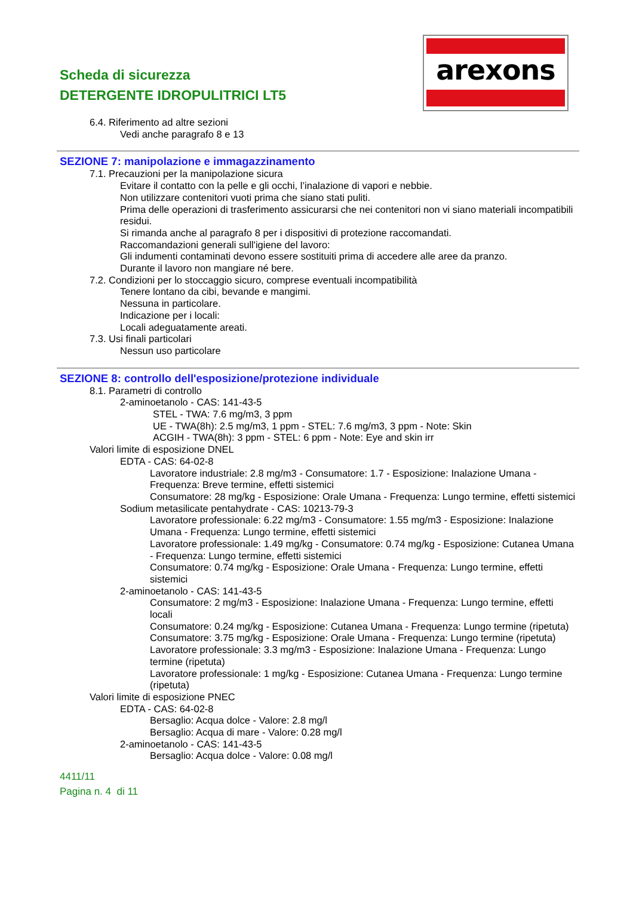Scheda di sicurezza
DETERGENTE IDROPULITRICI LT5
arexons
6.4. Riferimento ad altre sezioni
Vedi anche paragrafo 8 e 13
SEZIONE 7: manipolazione e immagazzinamento
7.1. Precauzioni per la manipolazione sicura
Evitare il contatto con la pelle e gli occhi, l’inalazione di vapori e nebbie.
Non utilizzare contenitori vuoti prima che siano stati puliti.
Prima delle operazioni di trasferimento assicurarsi che nei contenitori non vi siano materiali incompatibili residui.
Si rimanda anche al paragrafo 8 per i dispositivi di protezione raccomandati.
Raccomandazioni generali sull'igiene del lavoro:
Gli indumenti contaminati devono essere sostituiti prima di accedere alle aree da pranzo.
Durante il lavoro non mangiare né bere.
7.2. Condizioni per lo stoccaggio sicuro, comprese eventuali incompatibilità
Tenere lontano da cibi, bevande e mangimi.
Nessuna in particolare.
Indicazione per i locali:
Locali adeguatamente areati.
7.3. Usi finali particolari
Nessun uso particolare
SEZIONE 8: controllo dell'esposizione/protezione individuale
8.1. Parametri di controllo
2-aminoetanolo - CAS: 141-43-5
STEL - TWA: 7.6 mg/m3, 3 ppm
UE - TWA(8h): 2.5 mg/m3, 1 ppm - STEL: 7.6 mg/m3, 3 ppm - Note: Skin
ACGIH - TWA(8h): 3 ppm - STEL: 6 ppm - Note: Eye and skin irr
Valori limite di esposizione DNEL
EDTA - CAS: 64-02-8
Lavoratore industriale: 2.8 mg/m3 - Consumatore: 1.7 - Esposizione: Inalazione Umana - Frequenza: Breve termine, effetti sistemici
Consumatore: 28 mg/kg - Esposizione: Orale Umana - Frequenza: Lungo termine, effetti sistemici
Sodium metasilicate pentahydrate - CAS: 10213-79-3
Lavoratore professionale: 6.22 mg/m3 - Consumatore: 1.55 mg/m3 - Esposizione: Inalazione Umana - Frequenza: Lungo termine, effetti sistemici
Lavoratore professionale: 1.49 mg/kg - Consumatore: 0.74 mg/kg - Esposizione: Cutanea Umana - Frequenza: Lungo termine, effetti sistemici
Consumatore: 0.74 mg/kg - Esposizione: Orale Umana - Frequenza: Lungo termine, effetti sistemici
2-aminoetanolo - CAS: 141-43-5
Consumatore: 2 mg/m3 - Esposizione: Inalazione Umana - Frequenza: Lungo termine, effetti locali
Consumatore: 0.24 mg/kg - Esposizione: Cutanea Umana - Frequenza: Lungo termine (ripetuta)
Consumatore: 3.75 mg/kg - Esposizione: Orale Umana - Frequenza: Lungo termine (ripetuta)
Lavoratore professionale: 3.3 mg/m3 - Esposizione: Inalazione Umana - Frequenza: Lungo termine (ripetuta)
Lavoratore professionale: 1 mg/kg - Esposizione: Cutanea Umana - Frequenza: Lungo termine (ripetuta)
Valori limite di esposizione PNEC
EDTA - CAS: 64-02-8
Bersaglio: Acqua dolce - Valore: 2.8 mg/l
Bersaglio: Acqua di mare - Valore: 0.28 mg/l
2-aminoetanolo - CAS: 141-43-5
Bersaglio: Acqua dolce - Valore: 0.08 mg/l
4411/11
Pagina n. 4 di 11